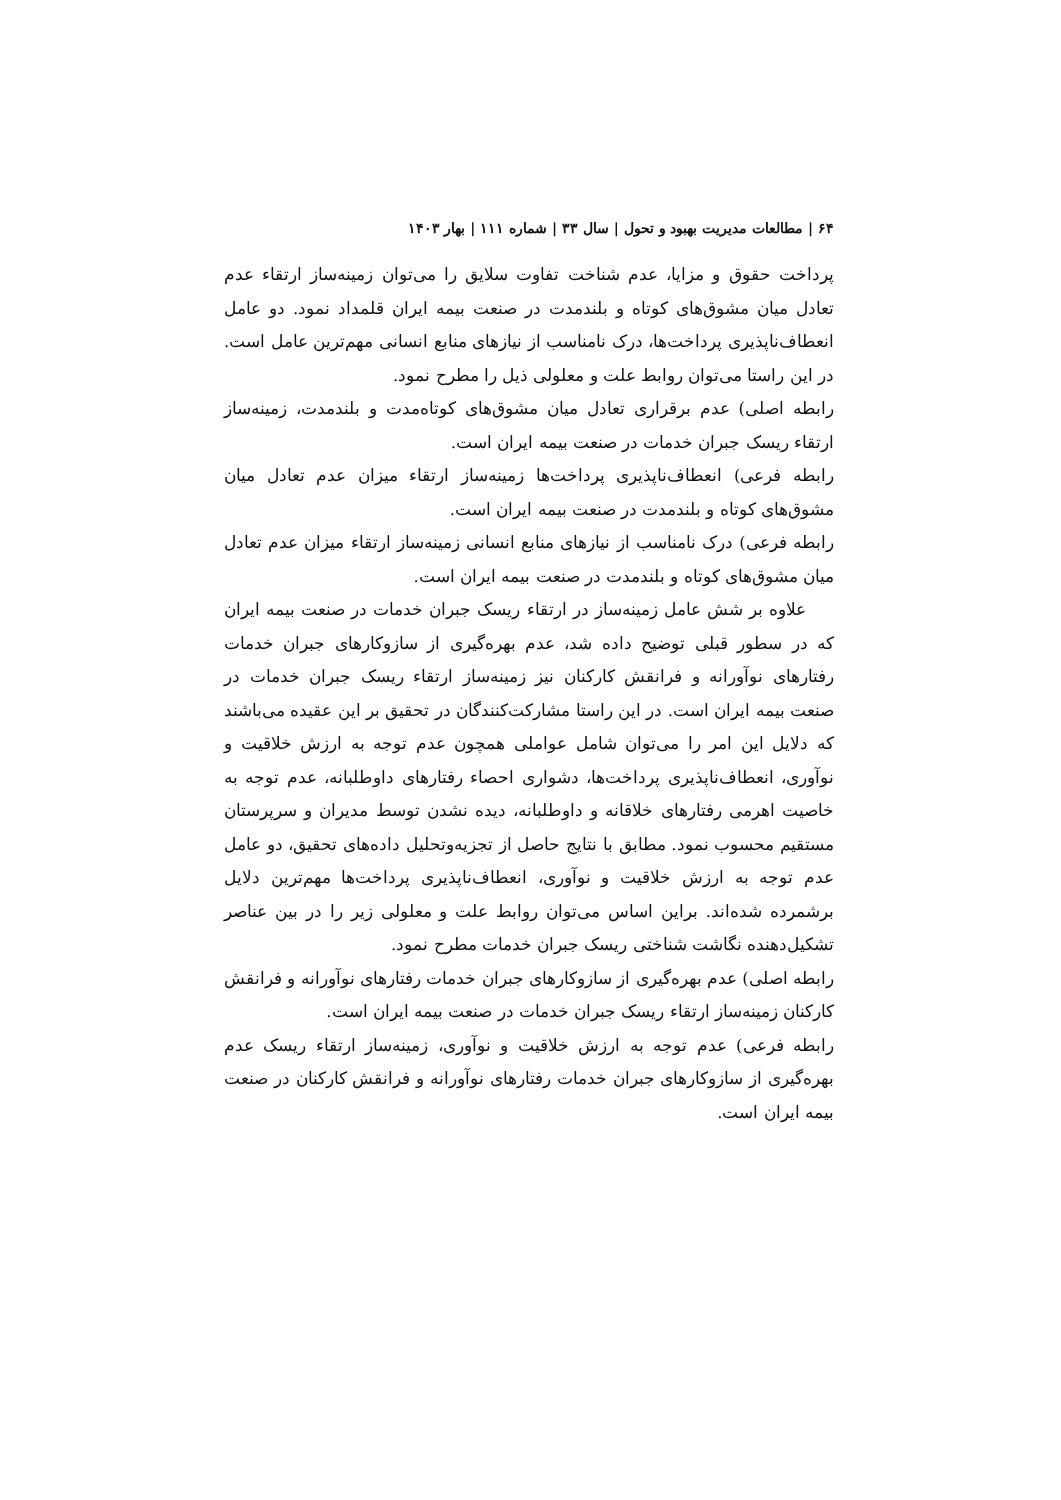۶۴ | مطالعات مدیریت بهبود و تحول | سال ۳۳ | شماره ۱۱۱ | بهار ۱۴۰۳
پرداخت حقوق و مزایا، عدم شناخت تفاوت سلایق را می‌توان زمینه‌ساز ارتقاء عدم تعادل میان مشوق‌های کوتاه و بلندمدت در صنعت بیمه ایران قلمداد نمود. دو عامل انعطاف‌ناپذیری پرداخت‌ها، درک نامناسب از نیازهای منابع انسانی مهم‌ترین عامل است. در این راستا می‌توان روابط علت و معلولی ذیل را مطرح نمود.
رابطه اصلی) عدم برقراری تعادل میان مشوق‌های کوتاه‌مدت و بلندمدت، زمینه‌ساز ارتقاء ریسک جبران خدمات در صنعت بیمه ایران است.
رابطه فرعی) انعطاف‌ناپذیری پرداخت‌ها زمینه‌ساز ارتقاء میزان عدم تعادل میان مشوق‌های کوتاه و بلندمدت در صنعت بیمه ایران است.
رابطه فرعی) درک نامناسب از نیازهای منابع انسانی زمینه‌ساز ارتقاء میزان عدم تعادل میان مشوق‌های کوتاه و بلندمدت در صنعت بیمه ایران است.
علاوه بر شش عامل زمینه‌ساز در ارتقاء ریسک جبران خدمات در صنعت بیمه ایران که در سطور قبلی توضیح داده شد، عدم بهره‌گیری از سازوکارهای جبران خدمات رفتارهای نوآورانه و فرانقش کارکنان نیز زمینه‌ساز ارتقاء ریسک جبران خدمات در صنعت بیمه ایران است. در این راستا مشارکت‌کنندگان در تحقیق بر این عقیده می‌باشند که دلایل این امر را می‌توان شامل عواملی همچون عدم توجه به ارزش خلاقیت و نوآوری، انعطاف‌ناپذیری پرداخت‌ها، دشواری احصاء رفتارهای داوطلبانه، عدم توجه به خاصیت اهرمی رفتارهای خلاقانه و داوطلبانه، دیده نشدن توسط مدیران و سرپرستان مستقیم محسوب نمود. مطابق با نتایج حاصل از تجزیه‌وتحلیل داده‌های تحقیق، دو عامل عدم توجه به ارزش خلاقیت و نوآوری، انعطاف‌ناپذیری پرداخت‌ها مهم‌ترین دلایل برشمرده شده‌اند. براین اساس می‌توان روابط علت و معلولی زیر را در بین عناصر تشکیل‌دهنده نگاشت شناختی ریسک جبران خدمات مطرح نمود.
رابطه اصلی) عدم بهره‌گیری از سازوکارهای جبران خدمات رفتارهای نوآورانه و فرانقش کارکنان زمینه‌ساز ارتقاء ریسک جبران خدمات در صنعت بیمه ایران است.
رابطه فرعی) عدم توجه به ارزش خلاقیت و نوآوری، زمینه‌ساز ارتقاء ریسک عدم بهره‌گیری از سازوکارهای جبران خدمات رفتارهای نوآورانه و فرانقش کارکنان در صنعت بیمه ایران است.